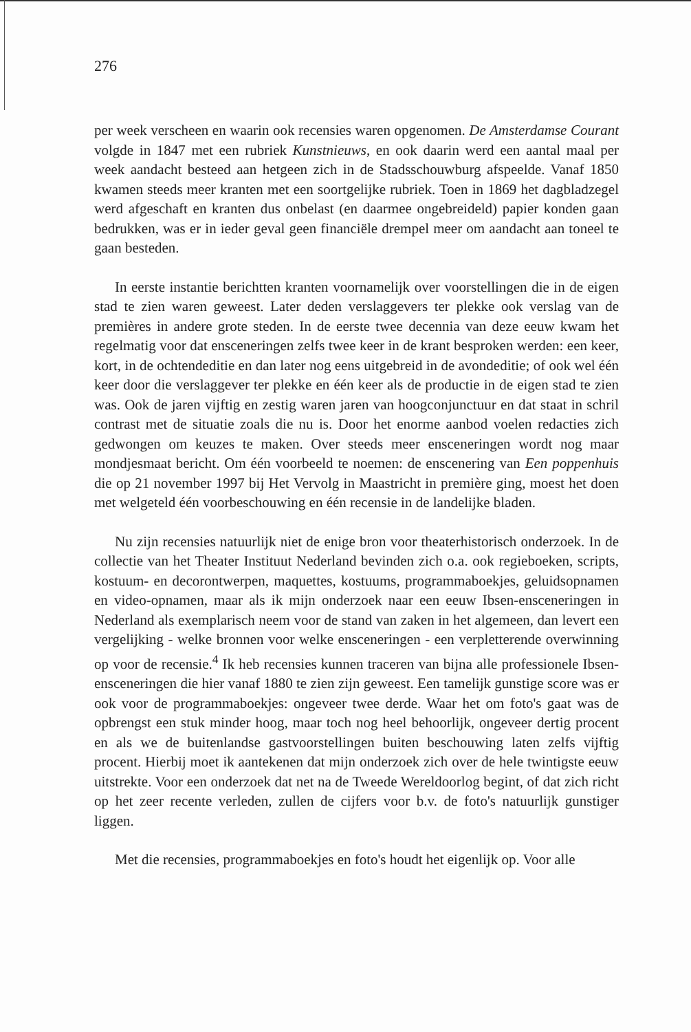276
per week verscheen en waarin ook recensies waren opgenomen. De Amsterdamse Courant volgde in 1847 met een rubriek Kunstnieuws, en ook daarin werd een aantal maal per week aandacht besteed aan hetgeen zich in de Stadsschouwburg afspeelde. Vanaf 1850 kwamen steeds meer kranten met een soortgelijke rubriek. Toen in 1869 het dagbladzegel werd afgeschaft en kranten dus onbelast (en daarmee ongebreideld) papier konden gaan bedrukken, was er in ieder geval geen financiële drempel meer om aandacht aan toneel te gaan besteden.
In eerste instantie berichtten kranten voornamelijk over voorstellingen die in de eigen stad te zien waren geweest. Later deden verslaggevers ter plekke ook verslag van de premières in andere grote steden. In de eerste twee decennia van deze eeuw kwam het regelmatig voor dat ensceneringen zelfs twee keer in de krant besproken werden: een keer, kort, in de ochtendeditie en dan later nog eens uitgebreid in de avondeditie; of ook wel één keer door die verslaggever ter plekke en één keer als de productie in de eigen stad te zien was. Ook de jaren vijftig en zestig waren jaren van hoogconjunctuur en dat staat in schril contrast met de situatie zoals die nu is. Door het enorme aanbod voelen redacties zich gedwongen om keuzes te maken. Over steeds meer ensceneringen wordt nog maar mondjesmaat bericht. Om één voorbeeld te noemen: de enscenering van Een poppenhuis die op 21 november 1997 bij Het Vervolg in Maastricht in première ging, moest het doen met welgeteld één voorbeschouwing en één recensie in de landelijke bladen.
Nu zijn recensies natuurlijk niet de enige bron voor theaterhistorisch onderzoek. In de collectie van het Theater Instituut Nederland bevinden zich o.a. ook regieboeken, scripts, kostuum- en decorontwerpen, maquettes, kostuums, programmaboekjes, geluidsopnamen en video-opnamen, maar als ik mijn onderzoek naar een eeuw Ibsen-ensceneringen in Nederland als exemplarisch neem voor de stand van zaken in het algemeen, dan levert een vergelijking - welke bronnen voor welke ensceneringen - een verpletterende overwinning op voor de recensie.<sup>4</sup> Ik heb recensies kunnen traceren van bijna alle professionele Ibsen-ensceneringen die hier vanaf 1880 te zien zijn geweest. Een tamelijk gunstige score was er ook voor de programmaboekjes: ongeveer twee derde. Waar het om foto's gaat was de opbrengst een stuk minder hoog, maar toch nog heel behoorlijk, ongeveer dertig procent en als we de buitenlandse gastvoorstellingen buiten beschouwing laten zelfs vijftig procent. Hierbij moet ik aantekenen dat mijn onderzoek zich over de hele twintigste eeuw uitstrekte. Voor een onderzoek dat net na de Tweede Wereldoorlog begint, of dat zich richt op het zeer recente verleden, zullen de cijfers voor b.v. de foto's natuurlijk gunstiger liggen.
Met die recensies, programmaboekjes en foto's houdt het eigenlijk op. Voor alle